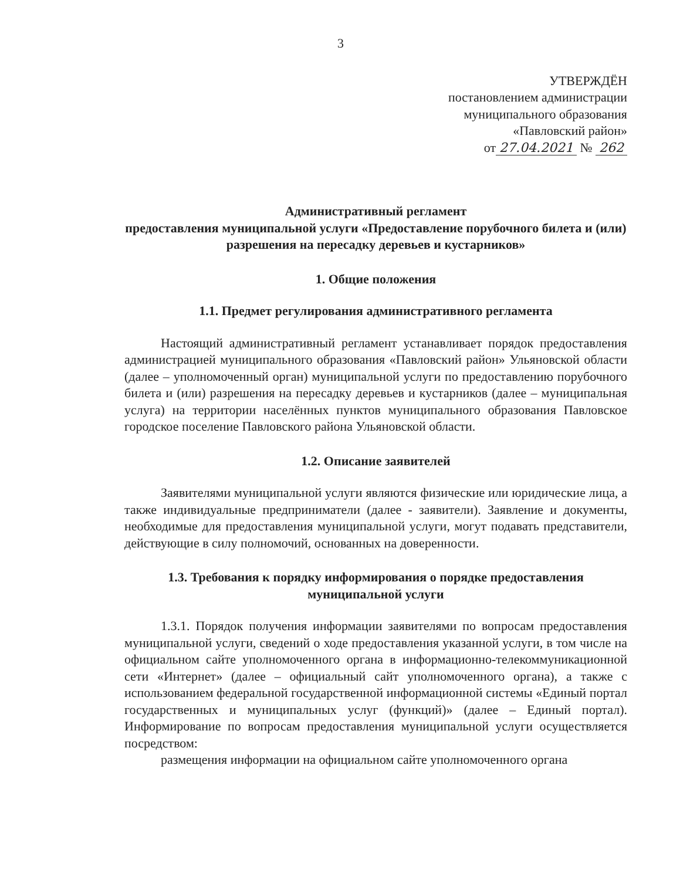3
УТВЕРЖДЁН
постановлением администрации
муниципального образования
«Павловский район»
от 27.04.2021 № 262
Административный регламент
предоставления муниципальной услуги «Предоставление порубочного билета и (или) разрешения на пересадку деревьев и кустарников»
1. Общие положения
1.1. Предмет регулирования административного регламента
Настоящий административный регламент устанавливает порядок предоставления администрацией муниципального образования «Павловский район» Ульяновской области (далее – уполномоченный орган) муниципальной услуги по предоставлению порубочного билета и (или) разрешения на пересадку деревьев и кустарников (далее – муниципальная услуга) на территории населённых пунктов муниципального образования Павловское городское поселение Павловского района Ульяновской области.
1.2. Описание заявителей
Заявителями муниципальной услуги являются физические или юридические лица, а также индивидуальные предприниматели (далее - заявители). Заявление и документы, необходимые для предоставления муниципальной услуги, могут подавать представители, действующие в силу полномочий, основанных на доверенности.
1.3. Требования к порядку информирования о порядке предоставления муниципальной услуги
1.3.1. Порядок получения информации заявителями по вопросам предоставления муниципальной услуги, сведений о ходе предоставления указанной услуги, в том числе на официальном сайте уполномоченного органа в информационно-телекоммуникационной сети «Интернет» (далее – официальный сайт уполномоченного органа), а также с использованием федеральной государственной информационной системы «Единый портал государственных и муниципальных услуг (функций)» (далее – Единый портал). Информирование по вопросам предоставления муниципальной услуги осуществляется посредством:
размещения информации на официальном сайте уполномоченного органа